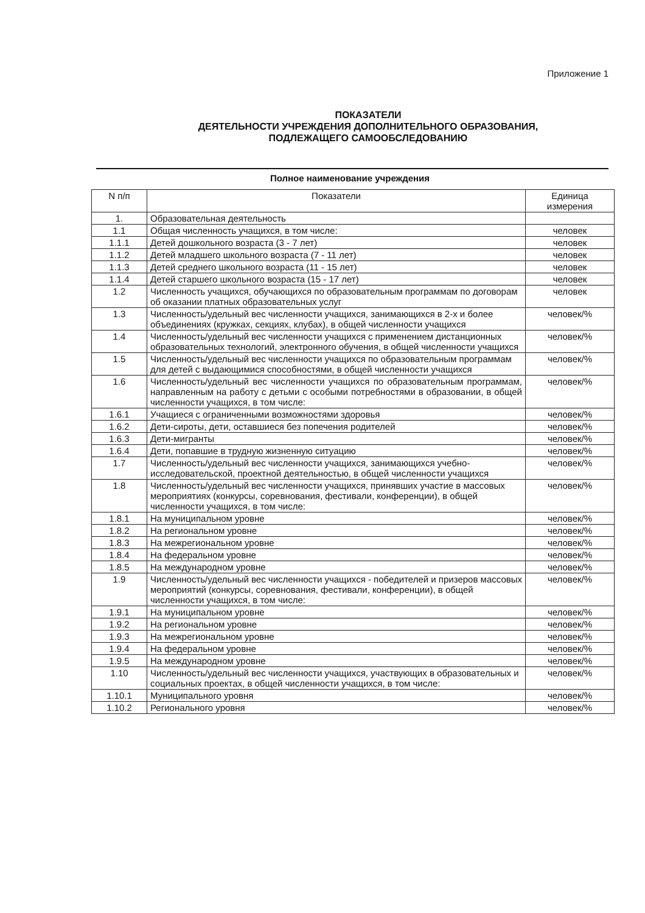Приложение 1
ПОКАЗАТЕЛИ
ДЕЯТЕЛЬНОСТИ УЧРЕЖДЕНИЯ ДОПОЛНИТЕЛЬНОГО ОБРАЗОВАНИЯ,
ПОДЛЕЖАЩЕГО САМООБСЛЕДОВАНИЮ
Полное наименование учреждения
| N п/п | Показатели | Единица измерения |
| --- | --- | --- |
| 1. | Образовательная деятельность | |
| 1.1 | Общая численность учащихся, в том числе: | человек |
| 1.1.1 | Детей дошкольного возраста (3 - 7 лет) | человек |
| 1.1.2 | Детей младшего школьного возраста (7 - 11 лет) | человек |
| 1.1.3 | Детей среднего школьного возраста (11 - 15 лет) | человек |
| 1.1.4 | Детей старшего школьного возраста (15 - 17 лет) | человек |
| 1.2 | Численность учащихся, обучающихся по образовательным программам по договорам об оказании платных образовательных услуг | человек |
| 1.3 | Численность/удельный вес численности учащихся, занимающихся в 2-х и более объединениях (кружках, секциях, клубах), в общей численности учащихся | человек/% |
| 1.4 | Численность/удельный вес численности учащихся с применением дистанционных образовательных технологий, электронного обучения, в общей численности учащихся | человек/% |
| 1.5 | Численность/удельный вес численности учащихся по образовательным программам для детей с выдающимися способностями, в общей численности учащихся | человек/% |
| 1.6 | Численность/удельный вес численности учащихся по образовательным программам, направленным на работу с детьми с особыми потребностями в образовании, в общей численности учащихся, в том числе: | человек/% |
| 1.6.1 | Учащиеся с ограниченными возможностями здоровья | человек/% |
| 1.6.2 | Дети-сироты, дети, оставшиеся без попечения родителей | человек/% |
| 1.6.3 | Дети-мигранты | человек/% |
| 1.6.4 | Дети, попавшие в трудную жизненную ситуацию | человек/% |
| 1.7 | Численность/удельный вес численности учащихся, занимающихся учебно-исследовательской, проектной деятельностью, в общей численности учащихся | человек/% |
| 1.8 | Численность/удельный вес численности учащихся, принявших участие в массовых мероприятиях (конкурсы, соревнования, фестивали, конференции), в общей численности учащихся, в том числе: | человек/% |
| 1.8.1 | На муниципальном уровне | человек/% |
| 1.8.2 | На региональном уровне | человек/% |
| 1.8.3 | На межрегиональном уровне | человек/% |
| 1.8.4 | На федеральном уровне | человек/% |
| 1.8.5 | На международном уровне | человек/% |
| 1.9 | Численность/удельный вес численности учащихся - победителей и призеров массовых мероприятий (конкурсы, соревнования, фестивали, конференции), в общей численности учащихся, в том числе: | человек/% |
| 1.9.1 | На муниципальном уровне | человек/% |
| 1.9.2 | На региональном уровне | человек/% |
| 1.9.3 | На межрегиональном уровне | человек/% |
| 1.9.4 | На федеральном уровне | человек/% |
| 1.9.5 | На международном уровне | человек/% |
| 1.10 | Численность/удельный вес численности учащихся, участвующих в образовательных и социальных проектах, в общей численности учащихся, в том числе: | человек/% |
| 1.10.1 | Муниципального уровня | человек/% |
| 1.10.2 | Регионального уровня | человек/% |